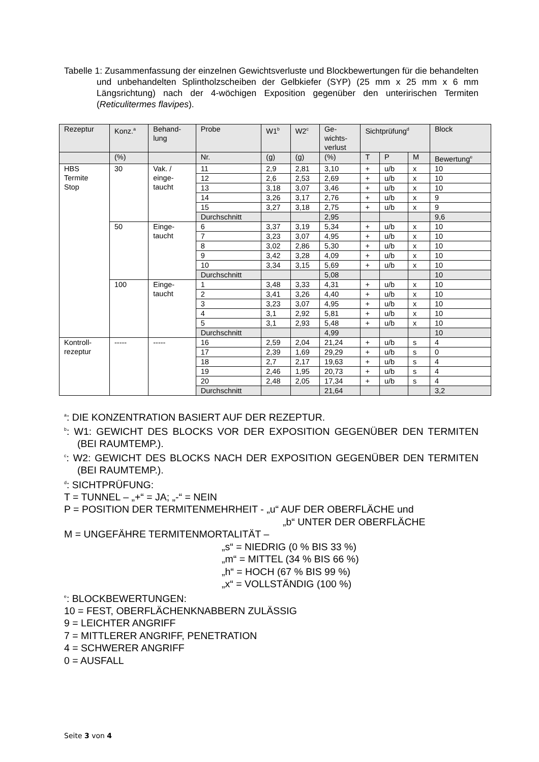Tabelle 1: Zusammenfassung der einzelnen Gewichtsverluste und Blockbewertungen für die behandelten und unbehandelten Splintholzscheiben der Gelbkiefer (SYP) (25 mm x 25 mm x 6 mm Längsrichtung) nach der 4-wöchigen Exposition gegenüber den unteririschen Termiten (Reticulitermes flavipes).
| Rezeptur | Konz.<sup>a</sup> | Behand- lung | Probe | W1<sup>b</sup> | W2<sup>c</sup> | Ge- wichts- verlust | Sichtprüfung<sup>d</sup> | | | Block |
| --- | --- | --- | --- | --- | --- | --- | --- | --- | --- | --- |
| | (%) | | Nr. | (g) | (g) | (%) | T | P | M | Bewertung<sup>e</sup> |
| HBS Termite Stop | 30 | Vak. / einge- taucht | 11 | 2,9 | 2,81 | 3,10 | + | u/b | x | 10 |
| | | | 12 | 2,6 | 2,53 | 2,69 | + | u/b | x | 10 |
| | | | 13 | 3,18 | 3,07 | 3,46 | + | u/b | x | 10 |
| | | | 14 | 3,26 | 3,17 | 2,76 | + | u/b | x | 9 |
| | | | 15 | 3,27 | 3,18 | 2,75 | + | u/b | x | 9 |
| | | | Durchschnitt | | | 2,95 | | | | 9,6 |
| | 50 | Einge- taucht | 6 | 3,37 | 3,19 | 5,34 | + | u/b | x | 10 |
| | | | 7 | 3,23 | 3,07 | 4,95 | + | u/b | x | 10 |
| | | | 8 | 3,02 | 2,86 | 5,30 | + | u/b | x | 10 |
| | | | 9 | 3,42 | 3,28 | 4,09 | + | u/b | x | 10 |
| | | | 10 | 3,34 | 3,15 | 5,69 | + | u/b | x | 10 |
| | | | Durchschnitt | | | 5,08 | | | | 10 |
| | 100 | Einge- taucht | 1 | 3,48 | 3,33 | 4,31 | + | u/b | x | 10 |
| | | | 2 | 3,41 | 3,26 | 4,40 | + | u/b | x | 10 |
| | | | 3 | 3,23 | 3,07 | 4,95 | + | u/b | x | 10 |
| | | | 4 | 3,1 | 2,92 | 5,81 | + | u/b | x | 10 |
| | | | 5 | 3,1 | 2,93 | 5,48 | + | u/b | x | 10 |
| | | | Durchschnitt | | | 4,99 | | | | 10 |
| Kontroll- rezeptur | ----- | ----- | 16 | 2,59 | 2,04 | 21,24 | + | u/b | s | 4 |
| | | | 17 | 2,39 | 1,69 | 29,29 | + | u/b | s | 0 |
| | | | 18 | 2,7 | 2,17 | 19,63 | + | u/b | s | 4 |
| | | | 19 | 2,46 | 1,95 | 20,73 | + | u/b | s | 4 |
| | | | 20 | 2,48 | 2,05 | 17,34 | + | u/b | s | 4 |
| | | | Durchschnitt | | | 21,64 | | | | 3,2 |
<sup>a</sup>: DIE KONZENTRATION BASIERT AUF DER REZEPTUR.
<sup>b</sup>: W1: GEWICHT DES BLOCKS VOR DER EXPOSITION GEGENÜBER DEN TERMITEN (BEI RAUMTEMP.).
<sup>c</sup>: W2: GEWICHT DES BLOCKS NACH DER EXPOSITION GEGENÜBER DEN TERMITEN (BEI RAUMTEMP.).
<sup>d</sup>: SICHTPRÜFUNG:
T = TUNNEL – „+“ = JA; „-“ = NEIN
P = POSITION DER TERMITENMEHRHEIT - „u“ AUF DER OBERFLÄCHE und
„b“ UNTER DER OBERFLÄCHE
M = UNGEFÄHRE TERMITENMORTALITÄT –
„s“ = NIEDRIG (0 % BIS 33 %)
„m“ = MITTEL (34 % BIS 66 %)
„h“ = HOCH (67 % BIS 99 %)
„x“ = VOLLSTÄNDIG (100 %)
<sup>e</sup>: BLOCKBEWERTUNGEN:
10 = FEST, OBERFLÄCHENKNABBERN ZULÄSSIG
9 = LEICHTER ANGRIFF
7 = MITTLERER ANGRIFF, PENETRATION
4 = SCHWERER ANGRIFF
0 = AUSFALL
Seite 3 von 4